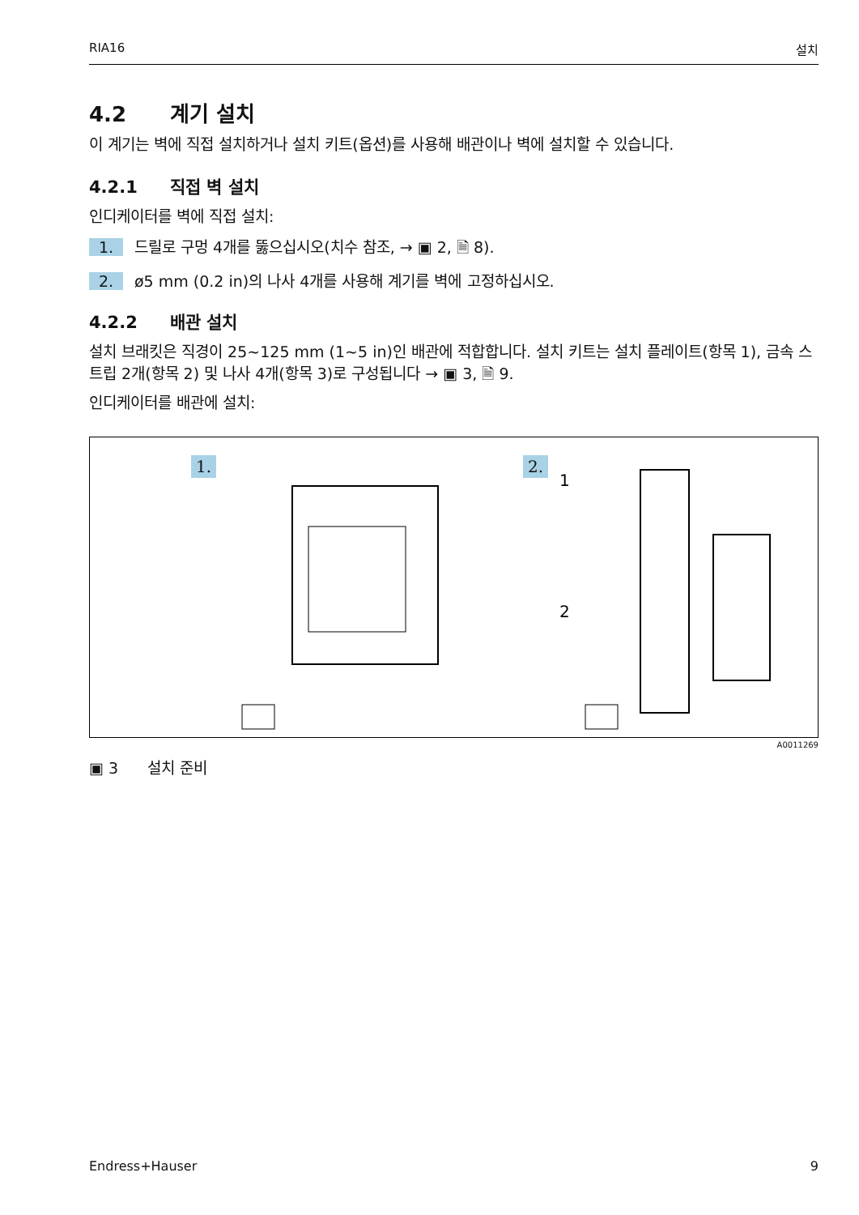RIA16 설치
4.2 계기 설치
이 계기는 벽에 직접 설치하거나 설치 키트(옵션)를 사용해 배관이나 벽에 설치할 수 있습니다.
4.2.1 직접 벽 설치
인디케이터를 벽에 직접 설치:
1. 드릴로 구멍 4개를 뚫으십시오(치수 참조, → ▣ 2, 🗎 8).
2. ø5 mm (0.2 in)의 나사 4개를 사용해 계기를 벽에 고정하십시오.
4.2.2 배관 설치
설치 브래킷은 직경이 25~125 mm (1~5 in)인 배관에 적합합니다. 설치 키트는 설치 플레이트(항목 1), 금속 스트립 2개(항목 2) 및 나사 4개(항목 3)로 구성됩니다 → ▣ 3, 🗎 9.
인디케이터를 배관에 설치:
1. 2.
1
2
A0011269
▣ 3 설치 준비
Endress+Hauser 9